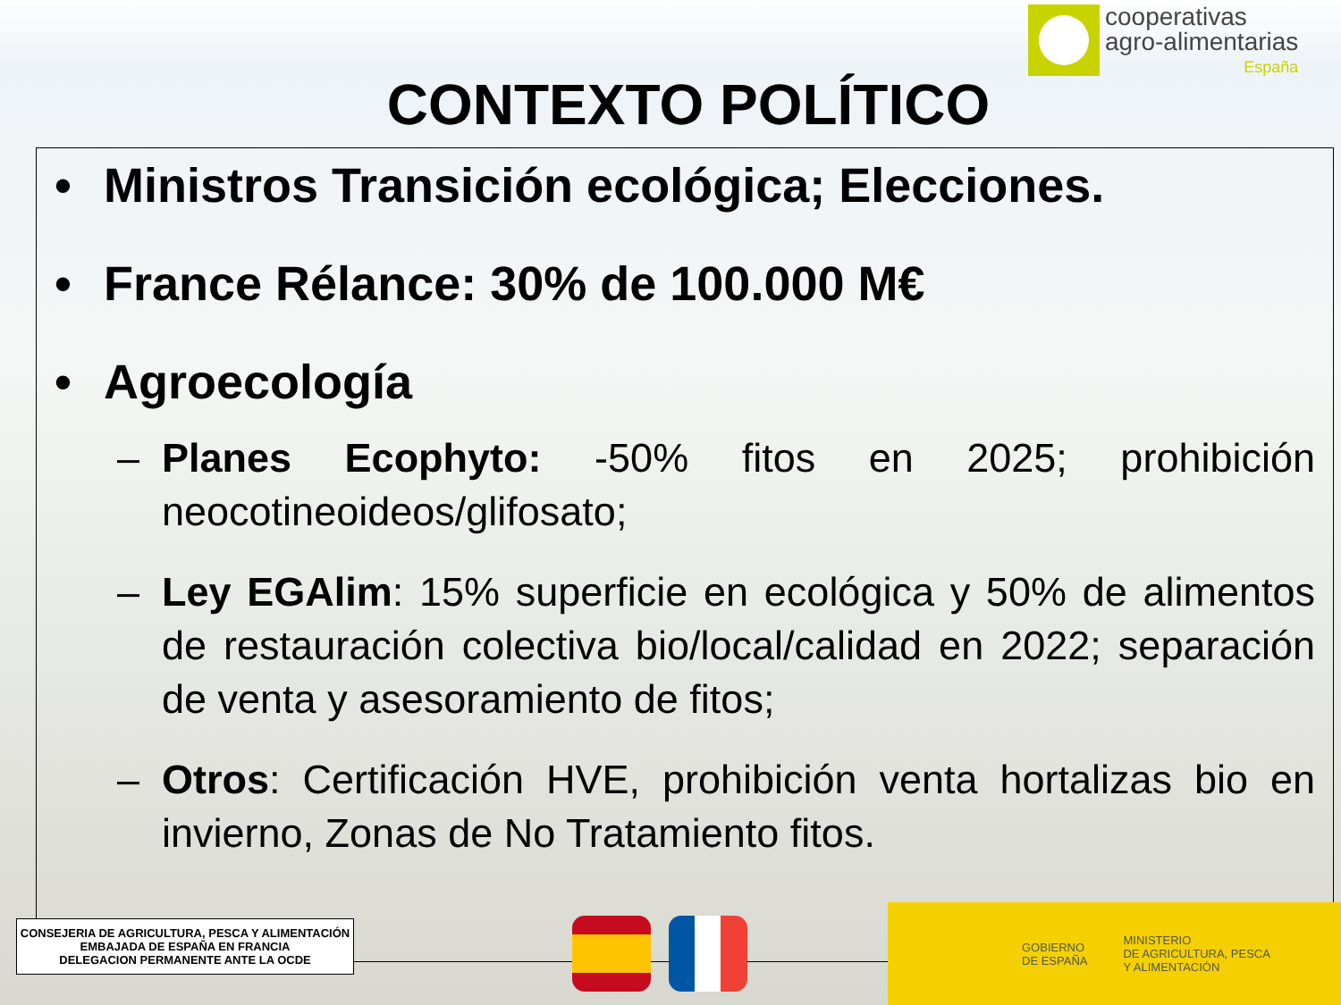cooperativas
agro-alimentarias
España
CONTEXTO POLÍTICO
• Ministros Transición ecológica; Elecciones.
• France Rélance: 30% de 100.000 M€
• Agroecología
– Planes Ecophyto: -50% fitos en 2025; prohibición neocotineoideos/glifosato;
– Ley EGAlim: 15% superficie en ecológica y 50% de alimentos de restauración colectiva bio/local/calidad en 2022; separación de venta y asesoramiento de fitos;
– Otros: Certificación HVE, prohibición venta hortalizas bio en invierno, Zonas de No Tratamiento fitos.
CONSEJERIA DE AGRICULTURA, PESCA Y ALIMENTACIÓN
EMBAJADA DE ESPAÑA EN FRANCIA
DELEGACION PERMANENTE ANTE LA OCDE
GOBIERNO
DE ESPAÑA
MINISTERIO
DE AGRICULTURA, PESCA
Y ALIMENTACIÓN